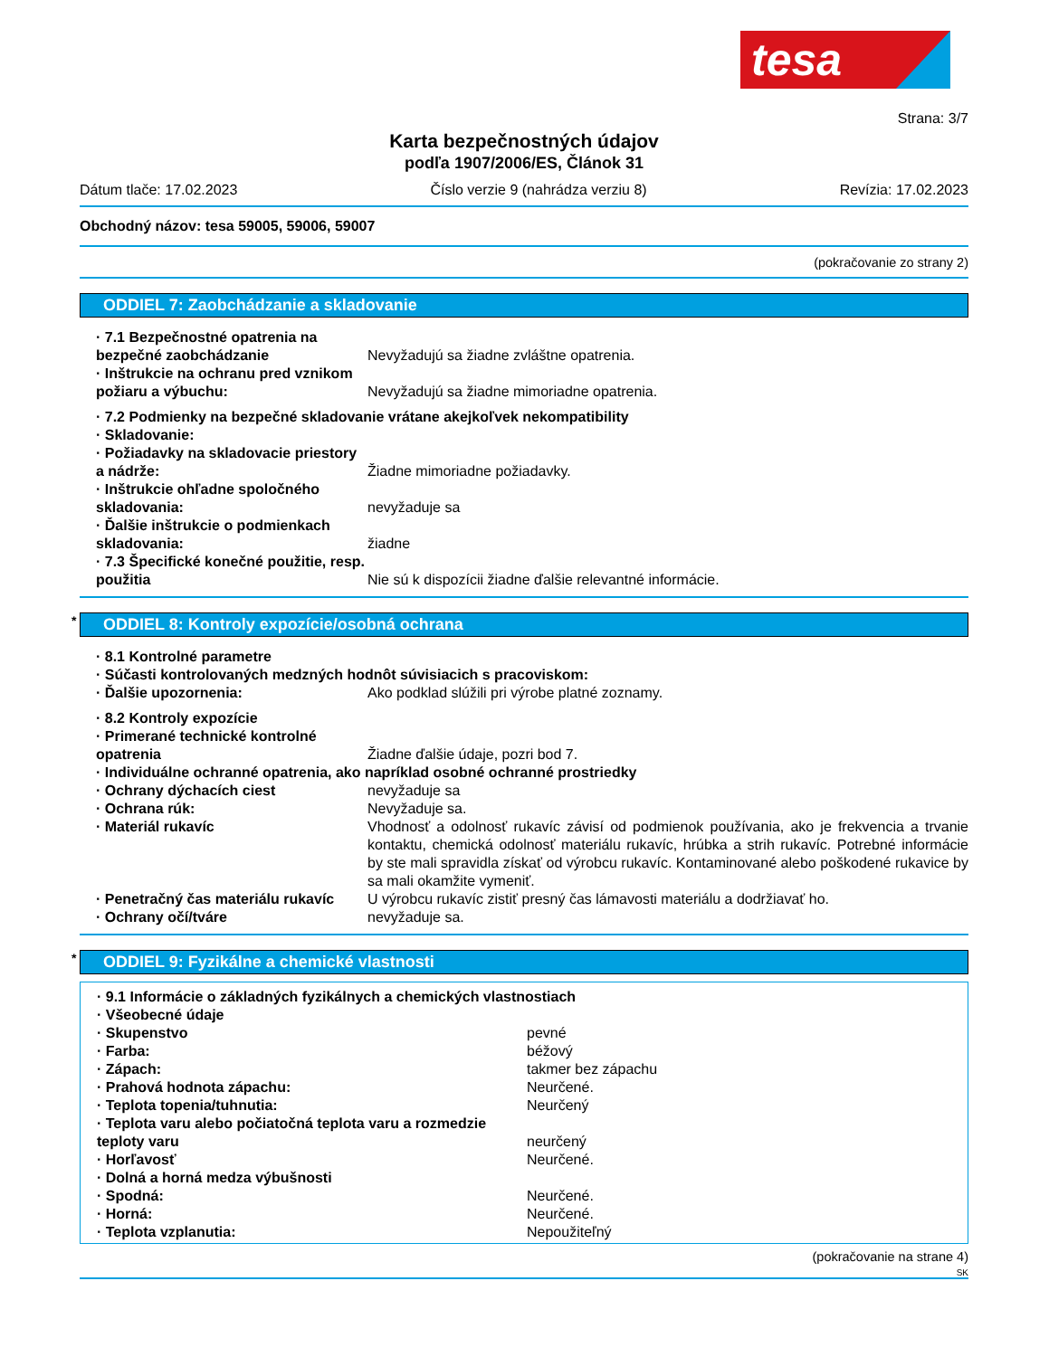tesa
Strana: 3/7
Karta bezpečnostných údajov
podľa 1907/2006/ES, Článok 31
Dátum tlače: 17.02.2023 Číslo verzie 9 (nahrádza verziu 8) Revízia: 17.02.2023
Obchodný názov: tesa 59005, 59006, 59007
(pokračovanie zo strany 2)
ODDIEL 7: Zaobchádzanie a skladovanie
· 7.1 Bezpečnostné opatrenia na bezpečné zaobchádzanie
Nevyžadujú sa žiadne zvláštne opatrenia.
· Inštrukcie na ochranu pred vznikom požiaru a výbuchu:
Nevyžadujú sa žiadne mimoriadne opatrenia.
· 7.2 Podmienky na bezpečné skladovanie vrátane akejkoľvek nekompatibility
· Skladovanie:
· Požiadavky na skladovacie priestory a nádrže:
Žiadne mimoriadne požiadavky.
· Inštrukcie ohľadne spoločného skladovania:
nevyžaduje sa
· Ďalšie inštrukcie o podmienkach skladovania:
žiadne
· 7.3 Špecifické konečné použitie, resp. použitia
Nie sú k dispozícii žiadne ďalšie relevantné informácie.
* ODDIEL 8: Kontroly expozície/osobná ochrana
· 8.1 Kontrolné parametre
· Súčasti kontrolovaných medzných hodnôt súvisiacich s pracoviskom:
· Ďalšie upozornenia: Ako podklad slúžili pri výrobe platné zoznamy.
· 8.2 Kontroly expozície
· Primerané technické kontrolné opatrenia
Žiadne ďalšie údaje, pozri bod 7.
· Individuálne ochranné opatrenia, ako napríklad osobné ochranné prostriedky
· Ochrany dýchacích ciest nevyžaduje sa
· Ochrana rúk: Nevyžaduje sa.
· Materiál rukavíc Vhodnosť a odolnosť rukavíc závisí od podmienok používania, ako je frekvencia a trvanie kontaktu, chemická odolnosť materiálu rukavíc, hrúbka a strih rukavíc. Potrebné informácie by ste mali spravidla získať od výrobcu rukavíc. Kontaminované alebo poškodené rukavice by sa mali okamžite vymeniť.
· Penetračný čas materiálu rukavíc
U výrobcu rukavíc zistiť presný čas lámavosti materiálu a dodržiavať ho.
· Ochrany očí/tváre nevyžaduje sa.
* ODDIEL 9: Fyzikálne a chemické vlastnosti
· 9.1 Informácie o základných fyzikálnych a chemických vlastnostiach
· Všeobecné údaje
· Skupenstvo pevné
· Farba: béžový
· Zápach: takmer bez zápachu
· Prahová hodnota zápachu: Neurčené.
· Teplota topenia/tuhnutia: Neurčený
· Teplota varu alebo počiatočná teplota varu a rozmedzie teploty varu
neurčený
· Horľavosť Neurčené.
· Dolná a horná medza výbušnosti
· Spodná: Neurčené.
· Horná: Neurčené.
· Teplota vzplanutia: Nepoužiteľný
(pokračovanie na strane 4)
SK